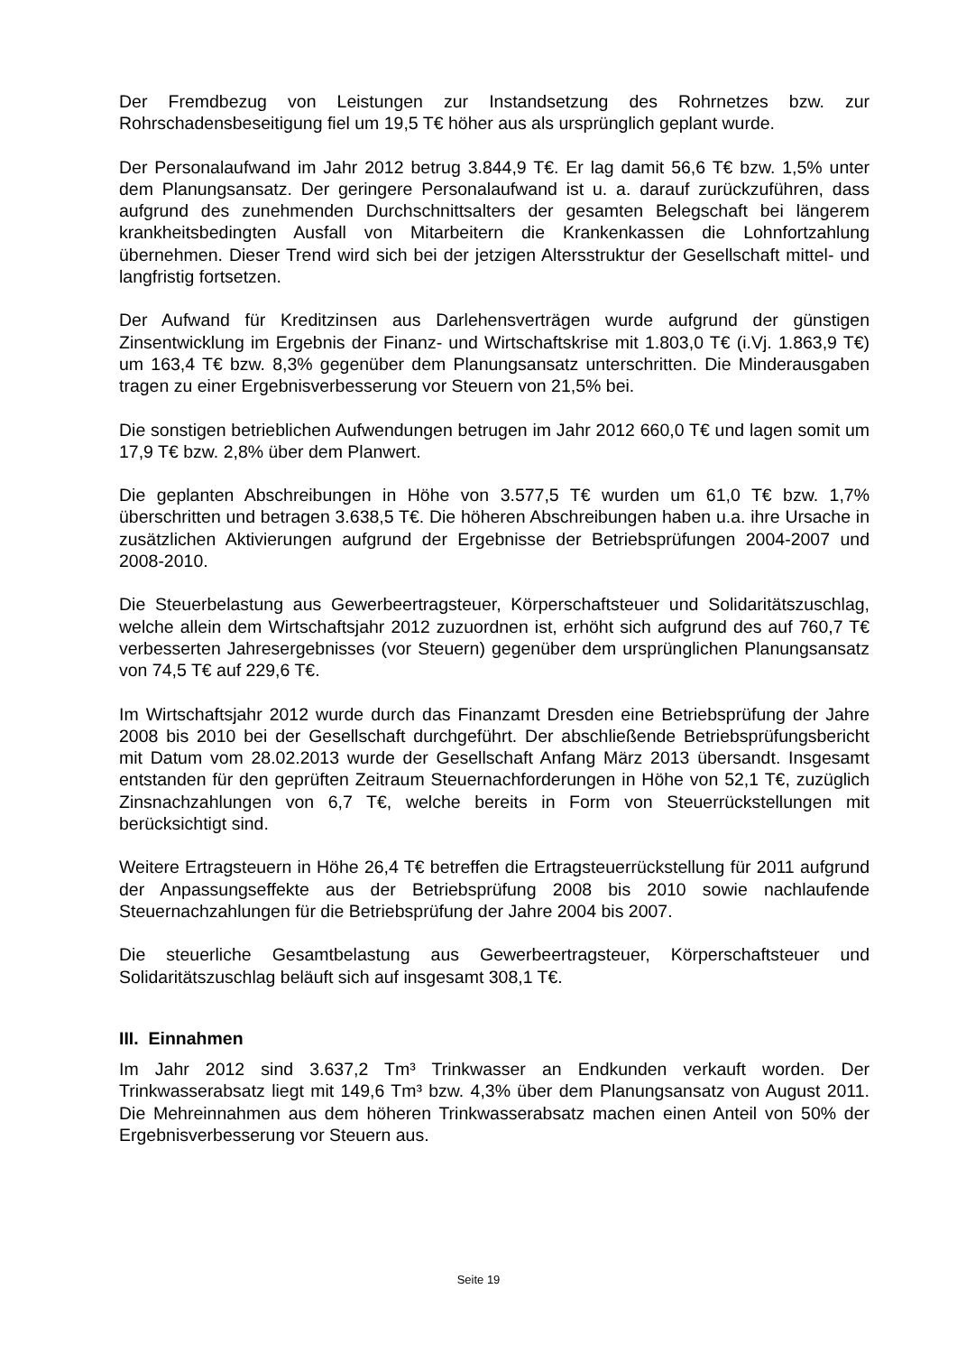Der Fremdbezug von Leistungen zur Instandsetzung des Rohrnetzes bzw. zur Rohrschadensbeseitigung fiel um 19,5 T€ höher aus als ursprünglich geplant wurde.
Der Personalaufwand im Jahr 2012 betrug 3.844,9 T€. Er lag damit 56,6 T€ bzw. 1,5% unter dem Planungsansatz. Der geringere Personalaufwand ist u. a. darauf zurückzuführen, dass aufgrund des zunehmenden Durchschnittsalters der gesamten Belegschaft bei längerem krankheitsbedingten Ausfall von Mitarbeitern die Krankenkassen die Lohnfortzahlung übernehmen. Dieser Trend wird sich bei der jetzigen Altersstruktur der Gesellschaft mittel- und langfristig fortsetzen.
Der Aufwand für Kreditzinsen aus Darlehensverträgen wurde aufgrund der günstigen Zinsentwicklung im Ergebnis der Finanz- und Wirtschaftskrise mit 1.803,0 T€ (i.Vj. 1.863,9 T€) um 163,4 T€ bzw. 8,3% gegenüber dem Planungsansatz unterschritten. Die Minderausgaben tragen zu einer Ergebnisverbesserung vor Steuern von 21,5% bei.
Die sonstigen betrieblichen Aufwendungen betrugen im Jahr 2012 660,0 T€ und lagen somit um 17,9 T€ bzw. 2,8% über dem Planwert.
Die geplanten Abschreibungen in Höhe von 3.577,5 T€ wurden um 61,0 T€ bzw. 1,7% überschritten und betragen 3.638,5 T€. Die höheren Abschreibungen haben u.a. ihre Ursache in zusätzlichen Aktivierungen aufgrund der Ergebnisse der Betriebsprüfungen 2004-2007 und 2008-2010.
Die Steuerbelastung aus Gewerbeertragsteuer, Körperschaftsteuer und Solidaritätszuschlag, welche allein dem Wirtschaftsjahr 2012 zuzuordnen ist, erhöht sich aufgrund des auf 760,7 T€ verbesserten Jahresergebnisses (vor Steuern) gegenüber dem ursprünglichen Planungsansatz von 74,5 T€ auf 229,6 T€.
Im Wirtschaftsjahr 2012 wurde durch das Finanzamt Dresden eine Betriebsprüfung der Jahre 2008 bis 2010 bei der Gesellschaft durchgeführt. Der abschließende Betriebsprüfungsbericht mit Datum vom 28.02.2013 wurde der Gesellschaft Anfang März 2013 übersandt. Insgesamt entstanden für den geprüften Zeitraum Steuernachforderungen in Höhe von 52,1 T€, zuzüglich Zinsnachzahlungen von 6,7 T€, welche bereits in Form von Steuerrückstellungen mit berücksichtigt sind.
Weitere Ertragsteuern in Höhe 26,4 T€ betreffen die Ertragsteuerrückstellung für 2011 aufgrund der Anpassungseffekte aus der Betriebsprüfung 2008 bis 2010 sowie nachlaufende Steuernachzahlungen für die Betriebsprüfung der Jahre 2004 bis 2007.
Die steuerliche Gesamtbelastung aus Gewerbeertragsteuer, Körperschaftsteuer und Solidaritätszuschlag beläuft sich auf insgesamt 308,1 T€.
III. Einnahmen
Im Jahr 2012 sind 3.637,2 Tm³ Trinkwasser an Endkunden verkauft worden. Der Trinkwasserabsatz liegt mit 149,6 Tm³ bzw. 4,3% über dem Planungsansatz von August 2011. Die Mehreinnahmen aus dem höheren Trinkwasserabsatz machen einen Anteil von 50% der Ergebnisverbesserung vor Steuern aus.
Seite 19